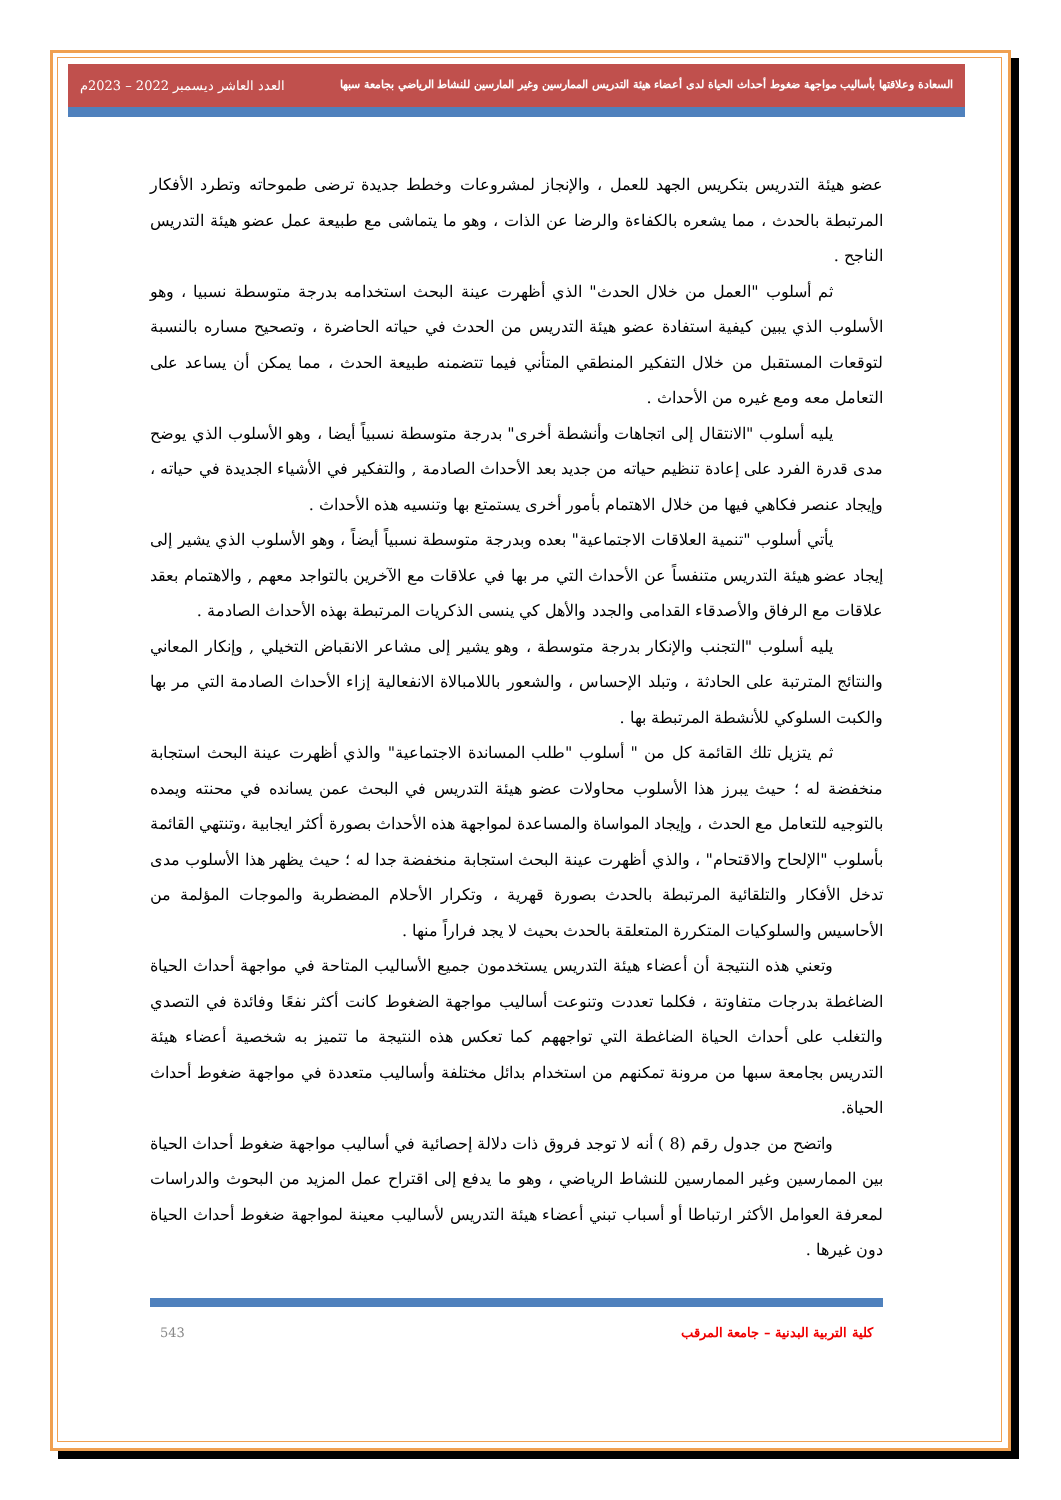السعادة وعلاقتها بأساليب مواجهة ضغوط أحداث الحياة لدى أعضاء هيئة التدريس الممارسين وغير المارسين للنشاط الرياضي بجامعة سبها
العدد العاشر ديسمبر 2022 – 2023م
عضو هيئة التدريس بتكريس الجهد للعمل ، والإنجاز لمشروعات وخطط جديدة ترضى طموحاته وتطرد الأفكار المرتبطة بالحدث ، مما يشعره بالكفاءة والرضا عن الذات ، وهو ما يتماشى مع طبيعة عمل عضو هيئة التدريس الناجح .
ثم أسلوب "العمل من خلال الحدث" الذي أظهرت عينة البحث استخدامه بدرجة متوسطة نسبيا ، وهو الأسلوب الذي يبين كيفية استفادة عضو هيئة التدريس من الحدث في حياته الحاضرة ، وتصحيح مساره بالنسبة لتوقعات المستقبل من خلال التفكير المنطقي المتأني فيما تتضمنه طبيعة الحدث ، مما يمكن أن يساعد على التعامل معه ومع غيره من الأحداث .
يليه أسلوب "الانتقال إلى اتجاهات وأنشطة أخرى" بدرجة متوسطة نسبياً أيضا ، وهو الأسلوب الذي يوضح مدى قدرة الفرد على إعادة تنظيم حياته من جديد بعد الأحداث الصادمة , والتفكير في الأشياء الجديدة في حياته ، وإيجاد عنصر فكاهي فيها من خلال الاهتمام بأمور أخرى يستمتع بها وتنسيه هذه الأحداث .
يأتي أسلوب "تنمية العلاقات الاجتماعية" بعده وبدرجة متوسطة نسبياً أيضاً ، وهو الأسلوب الذي يشير إلى إيجاد عضو هيئة التدريس متنفساً عن الأحداث التي مر بها في علاقات مع الآخرين بالتواجد معهم , والاهتمام بعقد علاقات مع الرفاق والأصدقاء القدامى والجدد والأهل كي ينسى الذكريات المرتبطة بهذه الأحداث الصادمة .
يليه أسلوب "التجنب والإنكار بدرجة متوسطة ، وهو يشير إلى مشاعر الانقباض التخيلي , وإنكار المعاني والنتائج المترتبة على الحادثة ، وتبلد الإحساس ، والشعور باللامبالاة الانفعالية إزاء الأحداث الصادمة التي مر بها والكبت السلوكي للأنشطة المرتبطة بها .
ثم يتزيل تلك القائمة كل من " أسلوب "طلب المساندة الاجتماعية" والذي أظهرت عينة البحث استجابة منخفضة له ؛ حيث يبرز هذا الأسلوب محاولات عضو هيئة التدريس في البحث عمن يسانده في محنته ويمده بالتوجيه للتعامل مع الحدث ، وإيجاد المواساة والمساعدة لمواجهة هذه الأحداث بصورة أكثر ايجابية ،وتنتهي القائمة بأسلوب "الإلحاح والاقتحام" ، والذي أظهرت عينة البحث استجابة منخفضة جدا له ؛ حيث يظهر هذا الأسلوب مدى تدخل الأفكار والتلقائية المرتبطة بالحدث بصورة قهرية ، وتكرار الأحلام المضطربة والموجات المؤلمة من الأحاسيس والسلوكيات المتكررة المتعلقة بالحدث بحيث لا يجد فراراً منها .
وتعني هذه النتيجة أن أعضاء هيئة التدريس يستخدمون جميع الأساليب المتاحة في مواجهة أحداث الحياة الضاغطة بدرجات متفاوتة ، فكلما تعددت وتنوعت أساليب مواجهة الضغوط كانت أكثر نفعًا وفائدة في التصدي والتغلب على أحداث الحياة الضاغطة التي تواجههم كما تعكس هذه النتيجة ما تتميز به شخصية أعضاء هيئة التدريس بجامعة سبها من مرونة تمكنهم من استخدام بدائل مختلفة وأساليب متعددة في مواجهة ضغوط أحداث الحياة.
واتضح من جدول رقم (8 ) أنه لا توجد فروق ذات دلالة إحصائية في أساليب مواجهة ضغوط أحداث الحياة بين الممارسين وغير الممارسين للنشاط الرياضي ، وهو ما يدفع إلى اقتراح عمل المزيد من البحوث والدراسات لمعرفة العوامل الأكثر ارتباطا أو أسباب تبني أعضاء هيئة التدريس لأساليب معينة لمواجهة ضغوط أحداث الحياة دون غيرها .
كلية التربية البدنية – جامعة المرقب 543